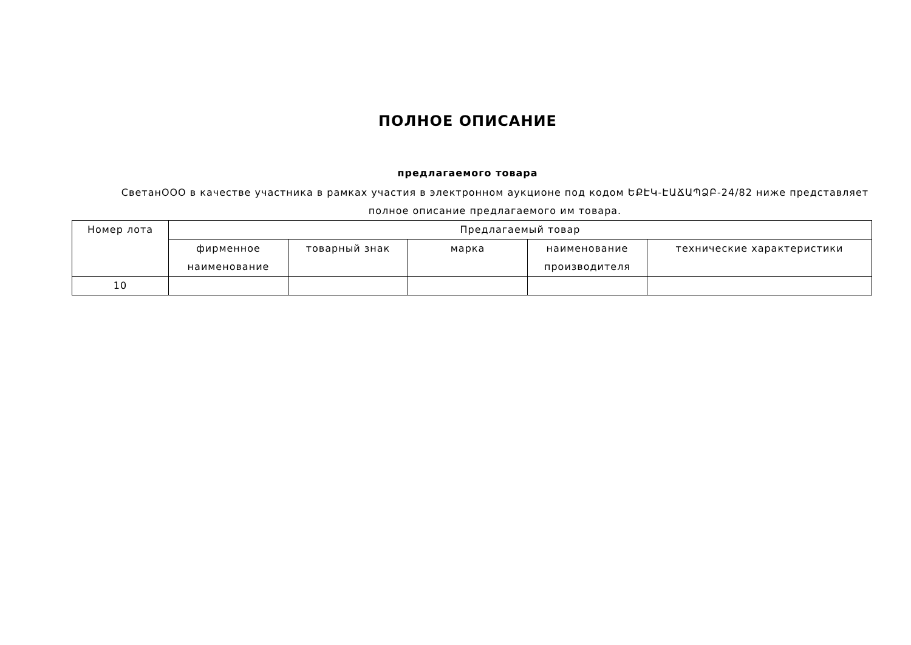ПОЛНОЕ ОПИСАНИЕ
предлагаемого товара
СветанООО в качестве участника в рамках участия в электронном аукционе под кодом ԵՔԷԿ-ԷԱՃԱՊՁԲ-24/82 ниже представляет полное описание предлагаемого им товара.
| Номер лота | Предлагаемый товар | | | | |
| --- | --- | --- | --- | --- | --- |
| | фирменное наименование | товарный знак | марка | наименование производителя | технические характеристики |
| 10 | | | | | |